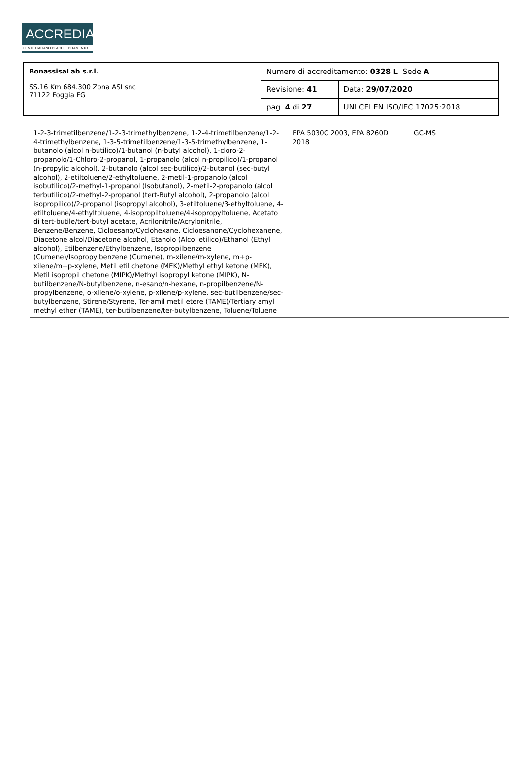ACCREDIA
L'ENTE ITALIANO DI ACCREDITAMENTO
| BonassisaLab s.r.l. SS.16 Km 684.300 Zona ASI snc 71122 Foggia FG | Numero di accreditamento: 0328 L Sede A | |
| | Revisione: 41 | Data: 29/07/2020 |
| | pag. 4 di 27 | UNI CEI EN ISO/IEC 17025:2018 |
| 1-2-3-trimetilbenzene/1-2-3-trimethylbenzene, 1-2-4-trimetilbenzene/1-2-4-trimethylbenzene, 1-3-5-trimetilbenzene/1-3-5-trimethylbenzene, 1-butanolo (alcol n-butilico)/1-butanol (n-butyl alcohol), 1-cloro-2-propanolo/1-Chloro-2-propanol, 1-propanolo (alcol n-propilico)/1-propanol (n-propylic alcohol), 2-butanolo (alcol sec-butilico)/2-butanol (sec-butyl alcohol), 2-etiltoluene/2-ethyltoluene, 2-metil-1-propanolo (alcol isobutilico)/2-methyl-1-propanol (Isobutanol), 2-metil-2-propanolo (alcol terbutilico)/2-methyl-2-propanol (tert-Butyl alcohol), 2-propanolo (alcol isopropilico)/2-propanol (isopropyl alcohol), 3-etiltoluene/3-ethyltoluene, 4-etiltoluene/4-ethyltoluene, 4-isopropiltoluene/4-isopropyltoluene, Acetato di tert-butile/tert-butyl acetate, Acrilonitrile/Acrylonitrile, Benzene/Benzene, Cicloesano/Cyclohexane, Cicloesanone/Cyclohexanene, Diacetone alcol/Diacetone alcohol, Etanolo (Alcol etilico)/Ethanol (Ethyl alcohol), Etilbenzene/Ethylbenzene, Isopropilbenzene (Cumene)/Isopropylbenzene (Cumene), m-xilene/m-xylene, m+p-xilene/m+p-xylene, Metil etil chetone (MEK)/Methyl ethyl ketone (MEK), Metil isopropil chetone (MIPK)/Methyl isopropyl ketone (MIPK), N-butilbenzene/N-butylbenzene, n-esano/n-hexane, n-propilbenzene/N-propylbenzene, o-xilene/o-xylene, p-xilene/p-xylene, sec-butilbenzene/sec-butylbenzene, Stirene/Styrene, Ter-amil metil etere (TAME)/Tertiary amyl methyl ether (TAME), ter-butilbenzene/ter-butylbenzene, Toluene/Toluene | EPA 5030C 2003, EPA 8260D 2018 | GC-MS | |